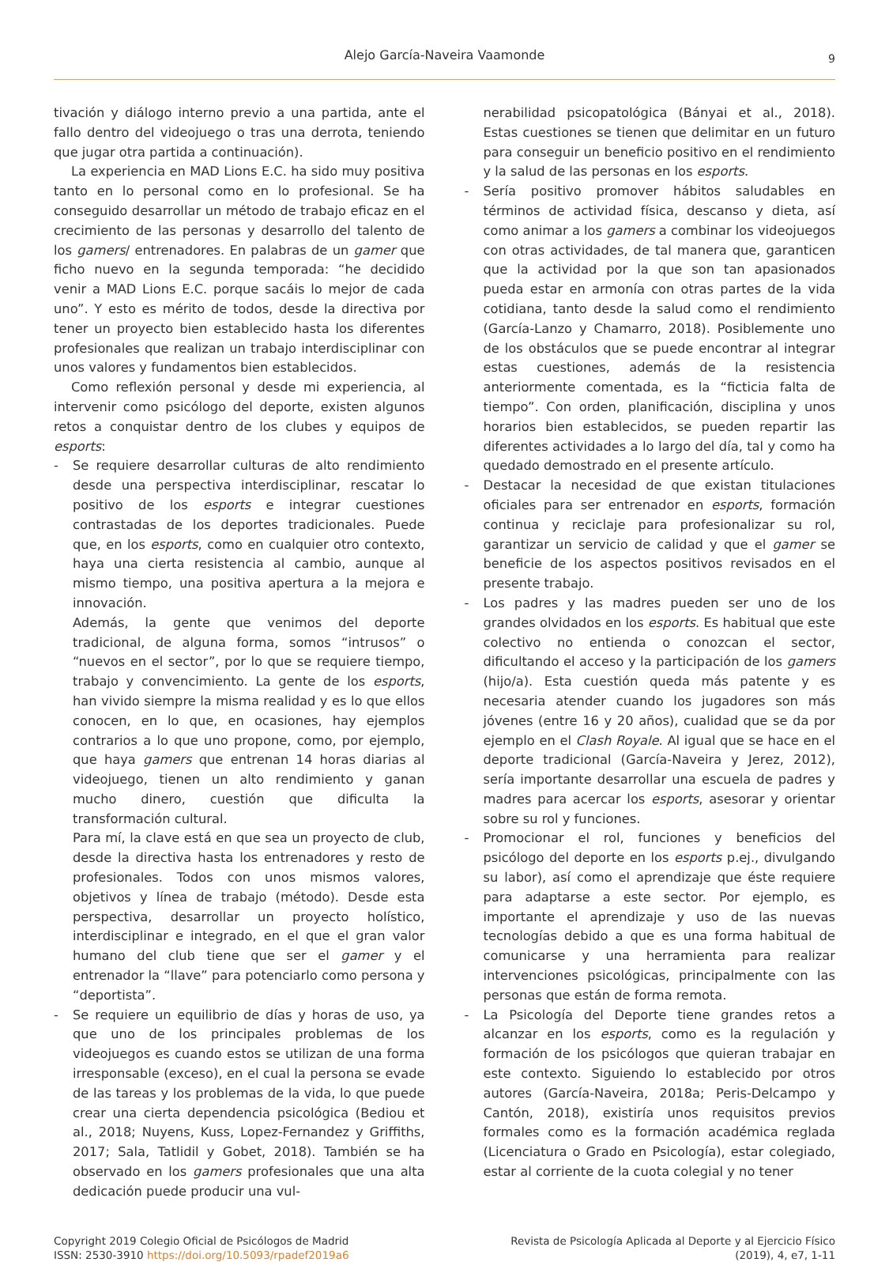Alejo García-Naveira Vaamonde 9
tivación y diálogo interno previo a una partida, ante el fallo dentro del videojuego o tras una derrota, teniendo que jugar otra partida a continuación).
La experiencia en MAD Lions E.C. ha sido muy positiva tanto en lo personal como en lo profesional. Se ha conseguido desarrollar un método de trabajo eficaz en el crecimiento de las personas y desarrollo del talento de los gamers/ entrenadores. En palabras de un gamer que ficho nuevo en la segunda temporada: “he decidido venir a MAD Lions E.C. porque sacáis lo mejor de cada uno”. Y esto es mérito de todos, desde la directiva por tener un proyecto bien establecido hasta los diferentes profesionales que realizan un trabajo interdisciplinar con unos valores y fundamentos bien establecidos.
Como reflexión personal y desde mi experiencia, al intervenir como psicólogo del deporte, existen algunos retos a conquistar dentro de los clubes y equipos de esports:
- Se requiere desarrollar culturas de alto rendimiento desde una perspectiva interdisciplinar, rescatar lo positivo de los esports e integrar cuestiones contrastadas de los deportes tradicionales. Puede que, en los esports, como en cualquier otro contexto, haya una cierta resistencia al cambio, aunque al mismo tiempo, una positiva apertura a la mejora e innovación.
Además, la gente que venimos del deporte tradicional, de alguna forma, somos “intrusos” o “nuevos en el sector”, por lo que se requiere tiempo, trabajo y convencimiento. La gente de los esports, han vivido siempre la misma realidad y es lo que ellos conocen, en lo que, en ocasiones, hay ejemplos contrarios a lo que uno propone, como, por ejemplo, que haya gamers que entrenan 14 horas diarias al videojuego, tienen un alto rendimiento y ganan mucho dinero, cuestión que dificulta la transformación cultural.
Para mí, la clave está en que sea un proyecto de club, desde la directiva hasta los entrenadores y resto de profesionales. Todos con unos mismos valores, objetivos y línea de trabajo (método). Desde esta perspectiva, desarrollar un proyecto holístico, interdisciplinar e integrado, en el que el gran valor humano del club tiene que ser el gamer y el entrenador la “llave” para potenciarlo como persona y “deportista”.
- Se requiere un equilibrio de días y horas de uso, ya que uno de los principales problemas de los videojuegos es cuando estos se utilizan de una forma irresponsable (exceso), en el cual la persona se evade de las tareas y los problemas de la vida, lo que puede crear una cierta dependencia psicológica (Bediou et al., 2018; Nuyens, Kuss, Lopez-Fernandez y Griffiths, 2017; Sala, Tatlidil y Gobet, 2018). También se ha observado en los gamers profesionales que una alta dedicación puede producir una vul-
nerabilidad psicopatológica (Bányai et al., 2018). Estas cuestiones se tienen que delimitar en un futuro para conseguir un beneficio positivo en el rendimiento y la salud de las personas en los esports.
- Sería positivo promover hábitos saludables en términos de actividad física, descanso y dieta, así como animar a los gamers a combinar los videojuegos con otras actividades, de tal manera que, garanticen que la actividad por la que son tan apasionados pueda estar en armonía con otras partes de la vida cotidiana, tanto desde la salud como el rendimiento (García-Lanzo y Chamarro, 2018). Posiblemente uno de los obstáculos que se puede encontrar al integrar estas cuestiones, además de la resistencia anteriormente comentada, es la “ficticia falta de tiempo”. Con orden, planificación, disciplina y unos horarios bien establecidos, se pueden repartir las diferentes actividades a lo largo del día, tal y como ha quedado demostrado en el presente artículo.
- Destacar la necesidad de que existan titulaciones oficiales para ser entrenador en esports, formación continua y reciclaje para profesionalizar su rol, garantizar un servicio de calidad y que el gamer se beneficie de los aspectos positivos revisados en el presente trabajo.
- Los padres y las madres pueden ser uno de los grandes olvidados en los esports. Es habitual que este colectivo no entienda o conozcan el sector, dificultando el acceso y la participación de los gamers (hijo/a). Esta cuestión queda más patente y es necesaria atender cuando los jugadores son más jóvenes (entre 16 y 20 años), cualidad que se da por ejemplo en el Clash Royale. Al igual que se hace en el deporte tradicional (García-Naveira y Jerez, 2012), sería importante desarrollar una escuela de padres y madres para acercar los esports, asesorar y orientar sobre su rol y funciones.
- Promocionar el rol, funciones y beneficios del psicólogo del deporte en los esports p.ej., divulgando su labor), así como el aprendizaje que éste requiere para adaptarse a este sector. Por ejemplo, es importante el aprendizaje y uso de las nuevas tecnologías debido a que es una forma habitual de comunicarse y una herramienta para realizar intervenciones psicológicas, principalmente con las personas que están de forma remota.
- La Psicología del Deporte tiene grandes retos a alcanzar en los esports, como es la regulación y formación de los psicólogos que quieran trabajar en este contexto. Siguiendo lo establecido por otros autores (García-Naveira, 2018a; Peris-Delcampo y Cantón, 2018), existiría unos requisitos previos formales como es la formación académica reglada (Licenciatura o Grado en Psicología), estar colegiado, estar al corriente de la cuota colegial y no tener
Copyright 2019 Colegio Oficial de Psicólogos de Madrid
ISSN: 2530-3910 https://doi.org/10.5093/rpadef2019a6
Revista de Psicología Aplicada al Deporte y al Ejercicio Físico
(2019), 4, e7, 1-11